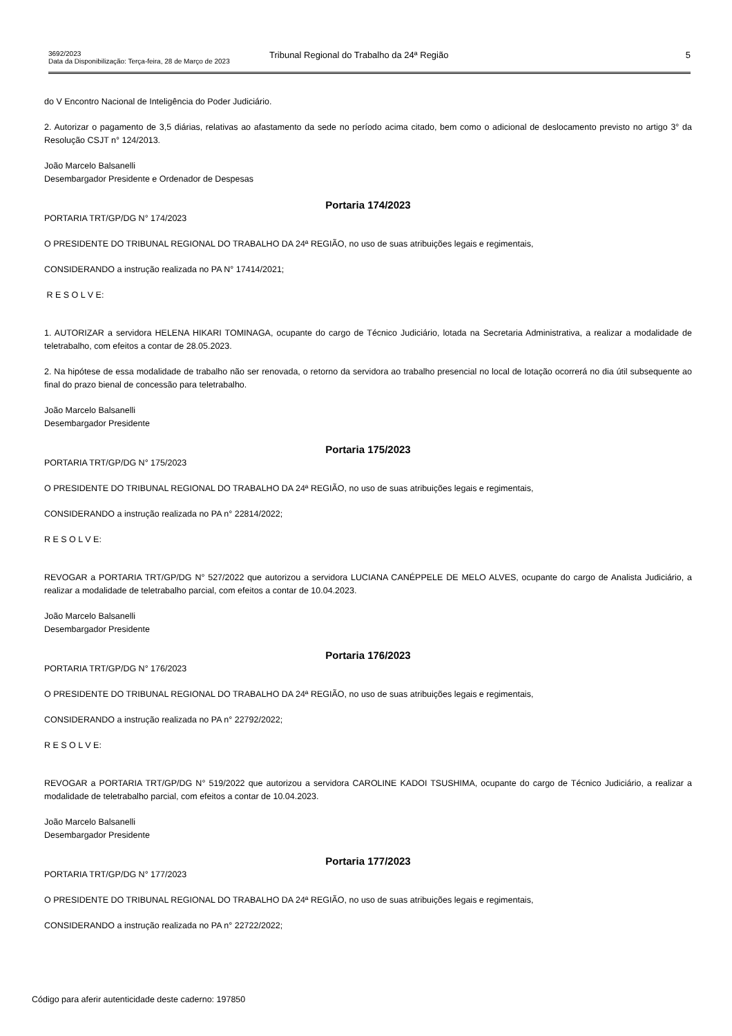3692/2023
Data da Disponibilização: Terça-feira, 28 de Março de 2023
Tribunal Regional do Trabalho da 24ª Região
5
do V Encontro Nacional de Inteligência do Poder Judiciário.
2. Autorizar o pagamento de 3,5 diárias, relativas ao afastamento da sede no período acima citado, bem como o adicional de deslocamento previsto no artigo 3° da Resolução CSJT n° 124/2013.
João Marcelo Balsanelli
Desembargador Presidente e Ordenador de Despesas
Portaria 174/2023
PORTARIA TRT/GP/DG N° 174/2023
O PRESIDENTE DO TRIBUNAL REGIONAL DO TRABALHO DA 24ª REGIÃO, no uso de suas atribuições legais e regimentais,
CONSIDERANDO a instrução realizada no PA N° 17414/2021;
R E S O L V E:
1. AUTORIZAR a servidora HELENA HIKARI TOMINAGA, ocupante do cargo de Técnico Judiciário, lotada na Secretaria Administrativa, a realizar a modalidade de teletrabalho, com efeitos a contar de 28.05.2023.
2. Na hipótese de essa modalidade de trabalho não ser renovada, o retorno da servidora ao trabalho presencial no local de lotação ocorrerá no dia útil subsequente ao final do prazo bienal de concessão para teletrabalho.
João Marcelo Balsanelli
Desembargador Presidente
Portaria 175/2023
PORTARIA TRT/GP/DG N° 175/2023
O PRESIDENTE DO TRIBUNAL REGIONAL DO TRABALHO DA 24ª REGIÃO, no uso de suas atribuições legais e regimentais,
CONSIDERANDO a instrução realizada no PA n° 22814/2022;
R E S O L V E:
REVOGAR a PORTARIA TRT/GP/DG N° 527/2022 que autorizou a servidora LUCIANA CANÉPPELE DE MELO ALVES, ocupante do cargo de Analista Judiciário, a realizar a modalidade de teletrabalho parcial, com efeitos a contar de 10.04.2023.
João Marcelo Balsanelli
Desembargador Presidente
Portaria 176/2023
PORTARIA TRT/GP/DG N° 176/2023
O PRESIDENTE DO TRIBUNAL REGIONAL DO TRABALHO DA 24ª REGIÃO, no uso de suas atribuições legais e regimentais,
CONSIDERANDO a instrução realizada no PA n° 22792/2022;
R E S O L V E:
REVOGAR a PORTARIA TRT/GP/DG N° 519/2022 que autorizou a servidora CAROLINE KADOI TSUSHIMA, ocupante do cargo de Técnico Judiciário, a realizar a modalidade de teletrabalho parcial, com efeitos a contar de 10.04.2023.
João Marcelo Balsanelli
Desembargador Presidente
Portaria 177/2023
PORTARIA TRT/GP/DG N° 177/2023
O PRESIDENTE DO TRIBUNAL REGIONAL DO TRABALHO DA 24ª REGIÃO, no uso de suas atribuições legais e regimentais,
CONSIDERANDO a instrução realizada no PA n° 22722/2022;
Código para aferir autenticidade deste caderno: 197850